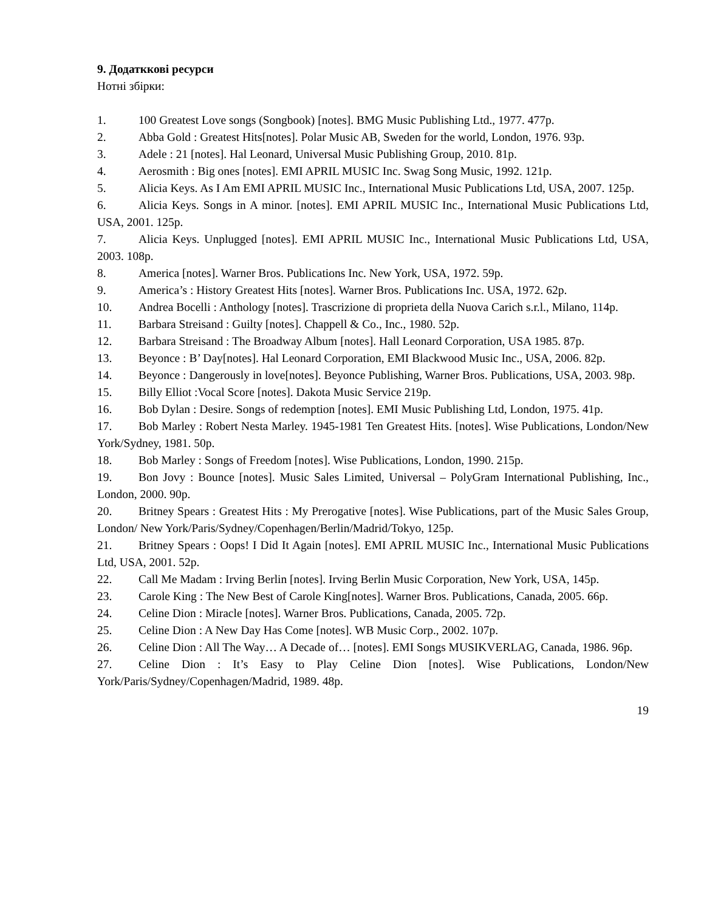9. Додатккові ресурси
Нотні збірки:
1. 100 Greatest Love songs (Songbook) [notes]. BMG Music Publishing Ltd., 1977. 477p.
2. Abba Gold : Greatest Hits[notes]. Polar Music AB, Sweden for the world, London, 1976. 93p.
3. Adele : 21 [notes]. Hal Leonard, Universal Music Publishing Group, 2010. 81p.
4. Aerosmith : Big ones [notes]. EMI APRIL MUSIC Inc. Swag Song Music, 1992. 121p.
5. Alicia Keys. As I Am EMI APRIL MUSIC Inc., International Music Publications Ltd, USA, 2007. 125p.
6. Alicia Keys. Songs in A minor. [notes]. EMI APRIL MUSIC Inc., International Music Publications Ltd, USA, 2001. 125p.
7. Alicia Keys. Unplugged [notes]. EMI APRIL MUSIC Inc., International Music Publications Ltd, USA, 2003. 108p.
8. America [notes]. Warner Bros. Publications Inc. New York, USA, 1972. 59p.
9. America’s : History Greatest Hits [notes]. Warner Bros. Publications Inc. USA, 1972. 62p.
10. Andrea Bocelli : Anthology [notes]. Trascrizione di proprieta della Nuova Carich s.r.l., Milano, 114p.
11. Barbara Streisand : Guilty [notes]. Chappell & Co., Inc., 1980. 52p.
12. Barbara Streisand : The Broadway Album [notes]. Hall Leonard Corporation, USA 1985. 87p.
13. Beyonce : B’ Day[notes]. Hal Leonard Corporation, EMI Blackwood Music Inc., USA, 2006. 82p.
14. Beyonce : Dangerously in love[notes]. Beyonce Publishing, Warner Bros. Publications, USA, 2003. 98p.
15. Billy Elliot :Vocal Score [notes]. Dakota Music Service 219p.
16. Bob Dylan : Desire. Songs of redemption [notes]. EMI Music Publishing Ltd, London, 1975. 41p.
17. Bob Marley : Robert Nesta Marley. 1945-1981 Ten Greatest Hits. [notes]. Wise Publications, London/New York/Sydney, 1981. 50p.
18. Bob Marley : Songs of Freedom [notes]. Wise Publications, London, 1990. 215p.
19. Bon Jovy : Bounce [notes]. Music Sales Limited, Universal – PolyGram International Publishing, Inc., London, 2000. 90p.
20. Britney Spears : Greatest Hits : My Prerogative [notes]. Wise Publications, part of the Music Sales Group, London/ New York/Paris/Sydney/Copenhagen/Berlin/Madrid/Tokyo, 125p.
21. Britney Spears : Oops! I Did It Again [notes]. EMI APRIL MUSIC Inc., International Music Publications Ltd, USA, 2001. 52p.
22. Call Me Madam : Irving Berlin [notes]. Irving Berlin Music Corporation, New York, USA, 145p.
23. Carole King : The New Best of Carole King[notes]. Warner Bros. Publications, Canada, 2005. 66p.
24. Celine Dion : Miracle [notes]. Warner Bros. Publications, Canada, 2005. 72p.
25. Celine Dion : A New Day Has Come [notes]. WB Music Corp., 2002. 107p.
26. Celine Dion : All The Way… A Decade of… [notes]. EMI Songs MUSIKVERLAG, Canada, 1986. 96p.
27. Celine Dion : It’s Easy to Play Celine Dion [notes]. Wise Publications, London/New York/Paris/Sydney/Copenhagen/Madrid, 1989. 48p.
19